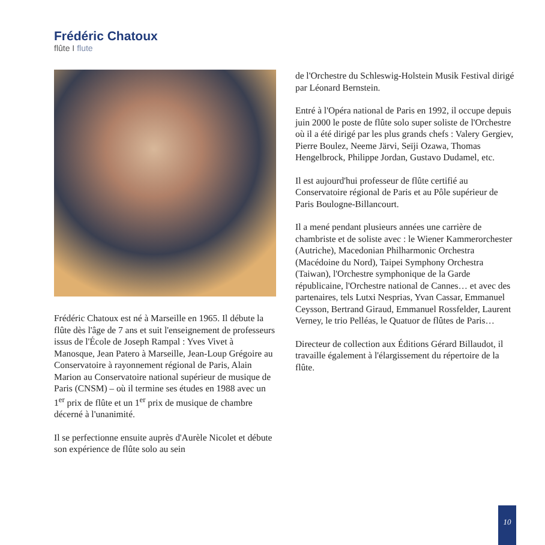Frédéric Chatoux
flûte I flute
Frédéric Chatoux est né à Marseille en 1965. Il débute la flûte dès l'âge de 7 ans et suit l'enseignement de professeurs issus de l'École de Joseph Rampal : Yves Vivet à Manosque, Jean Patero à Marseille, Jean-Loup Grégoire au Conservatoire à rayonnement régional de Paris, Alain Marion au Conservatoire national supérieur de musique de Paris (CNSM) – où il termine ses études en 1988 avec un 1<sup>er</sup> prix de flûte et un 1<sup>er</sup> prix de musique de chambre décerné à l'unanimité.
Il se perfectionne ensuite auprès d'Aurèle Nicolet et débute son expérience de flûte solo au sein
de l'Orchestre du Schleswig-Holstein Musik Festival dirigé par Léonard Bernstein.
Entré à l'Opéra national de Paris en 1992, il occupe depuis juin 2000 le poste de flûte solo super soliste de l'Orchestre où il a été dirigé par les plus grands chefs : Valery Gergiev, Pierre Boulez, Neeme Järvi, Seïji Ozawa, Thomas Hengelbrock, Philippe Jordan, Gustavo Dudamel, etc.
Il est aujourd'hui professeur de flûte certifié au Conservatoire régional de Paris et au Pôle supérieur de Paris Boulogne-Billancourt.
Il a mené pendant plusieurs années une carrière de chambriste et de soliste avec : le Wiener Kammerorchester (Autriche), Macedonian Philharmonic Orchestra (Macédoine du Nord), Taipei Symphony Orchestra (Taiwan), l'Orchestre symphonique de la Garde républicaine, l'Orchestre national de Cannes… et avec des partenaires, tels Lutxi Nesprias, Yvan Cassar, Emmanuel Ceysson, Bertrand Giraud, Emmanuel Rossfelder, Laurent Verney, le trio Pelléas, le Quatuor de flûtes de Paris…
Directeur de collection aux Éditions Gérard Billaudot, il travaille également à l'élargissement du répertoire de la flûte.
10